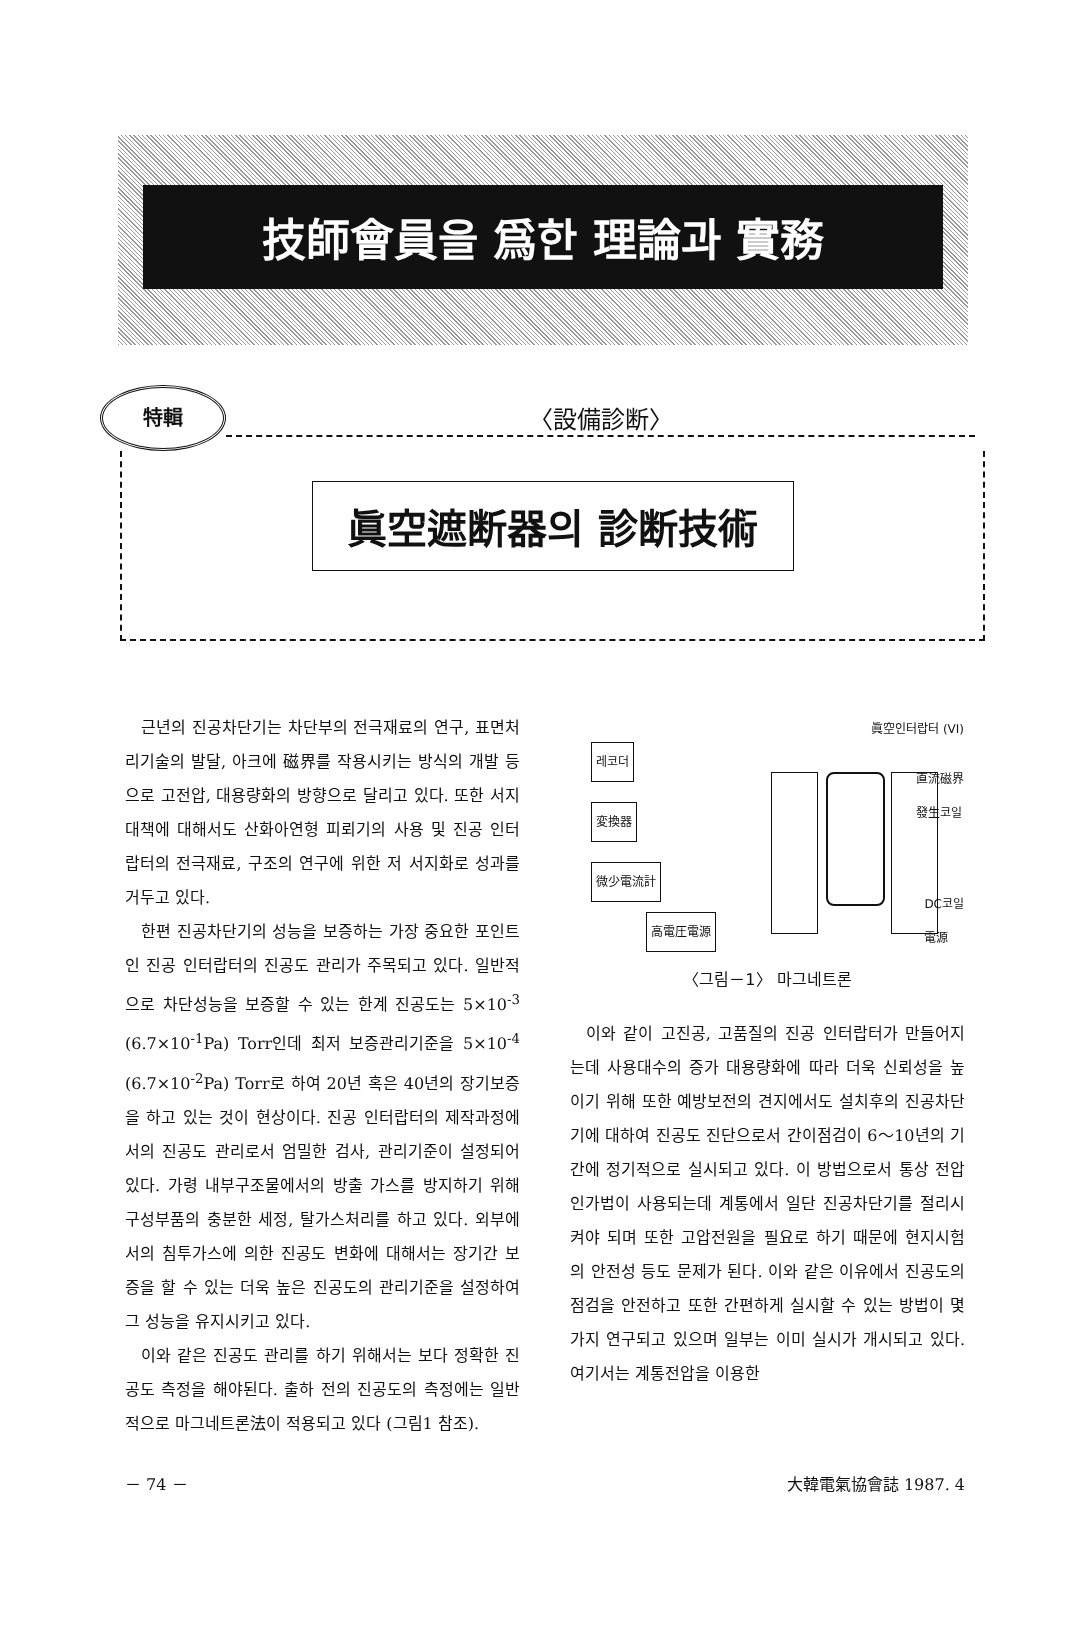技師會員을 爲한 理論과 實務
特輯
〈設備診断〉
眞空遮断器의 診断技術
근년의 진공차단기는 차단부의 전극재료의 연구, 표면처리기술의 발달, 아크에 磁界를 작용시키는 방식의 개발 등으로 고전압, 대용량화의 방향으로 달리고 있다. 또한 서지 대책에 대해서도 산화아연형 피뢰기의 사용 및 진공 인터랍터의 전극재료, 구조의 연구에 위한 저 서지화로 성과를 거두고 있다.
한편 진공차단기의 성능을 보증하는 가장 중요한 포인트인 진공 인터랍터의 진공도 관리가 주목되고 있다. 일반적으로 차단성능을 보증할 수 있는 한계 진공도는 5×10<sup>-3</sup> (6.7×10<sup>-1</sup>Pa) Torr인데 최저 보증관리기준을 5×10<sup>-4</sup> (6.7×10<sup>-2</sup>Pa) Torr로 하여 20년 혹은 40년의 장기보증을 하고 있는 것이 현상이다. 진공 인터랍터의 제작과정에서의 진공도 관리로서 엄밀한 검사, 관리기준이 설정되어 있다. 가령 내부구조물에서의 방출 가스를 방지하기 위해 구성부품의 충분한 세정, 탈가스처리를 하고 있다. 외부에서의 침투가스에 의한 진공도 변화에 대해서는 장기간 보증을 할 수 있는 더욱 높은 진공도의 관리기준을 설정하여 그 성능을 유지시키고 있다.
이와 같은 진공도 관리를 하기 위해서는 보다 정확한 진공도 측정을 해야된다. 출하 전의 진공도의 측정에는 일반적으로 마그네트론法이 적용되고 있다 (그림1 참조).
레코더
変換器
微少電流計
高電圧電源
眞空인터랍터 (VI)
直流磁界
發生코일
DC코일
電源
〈그림－1〉 마그네트론
이와 같이 고진공, 고품질의 진공 인터랍터가 만들어지는데 사용대수의 증가 대용량화에 따라 더욱 신뢰성을 높이기 위해 또한 예방보전의 견지에서도 설치후의 진공차단기에 대하여 진공도 진단으로서 간이점검이 6～10년의 기간에 정기적으로 실시되고 있다. 이 방법으로서 통상 전압인가법이 사용되는데 계통에서 일단 진공차단기를 절리시켜야 되며 또한 고압전원을 필요로 하기 때문에 현지시험의 안전성 등도 문제가 된다. 이와 같은 이유에서 진공도의 점검을 안전하고 또한 간편하게 실시할 수 있는 방법이 몇가지 연구되고 있으며 일부는 이미 실시가 개시되고 있다. 여기서는 계통전압을 이용한
－ 74 － 大韓電氣協會誌 1987. 4